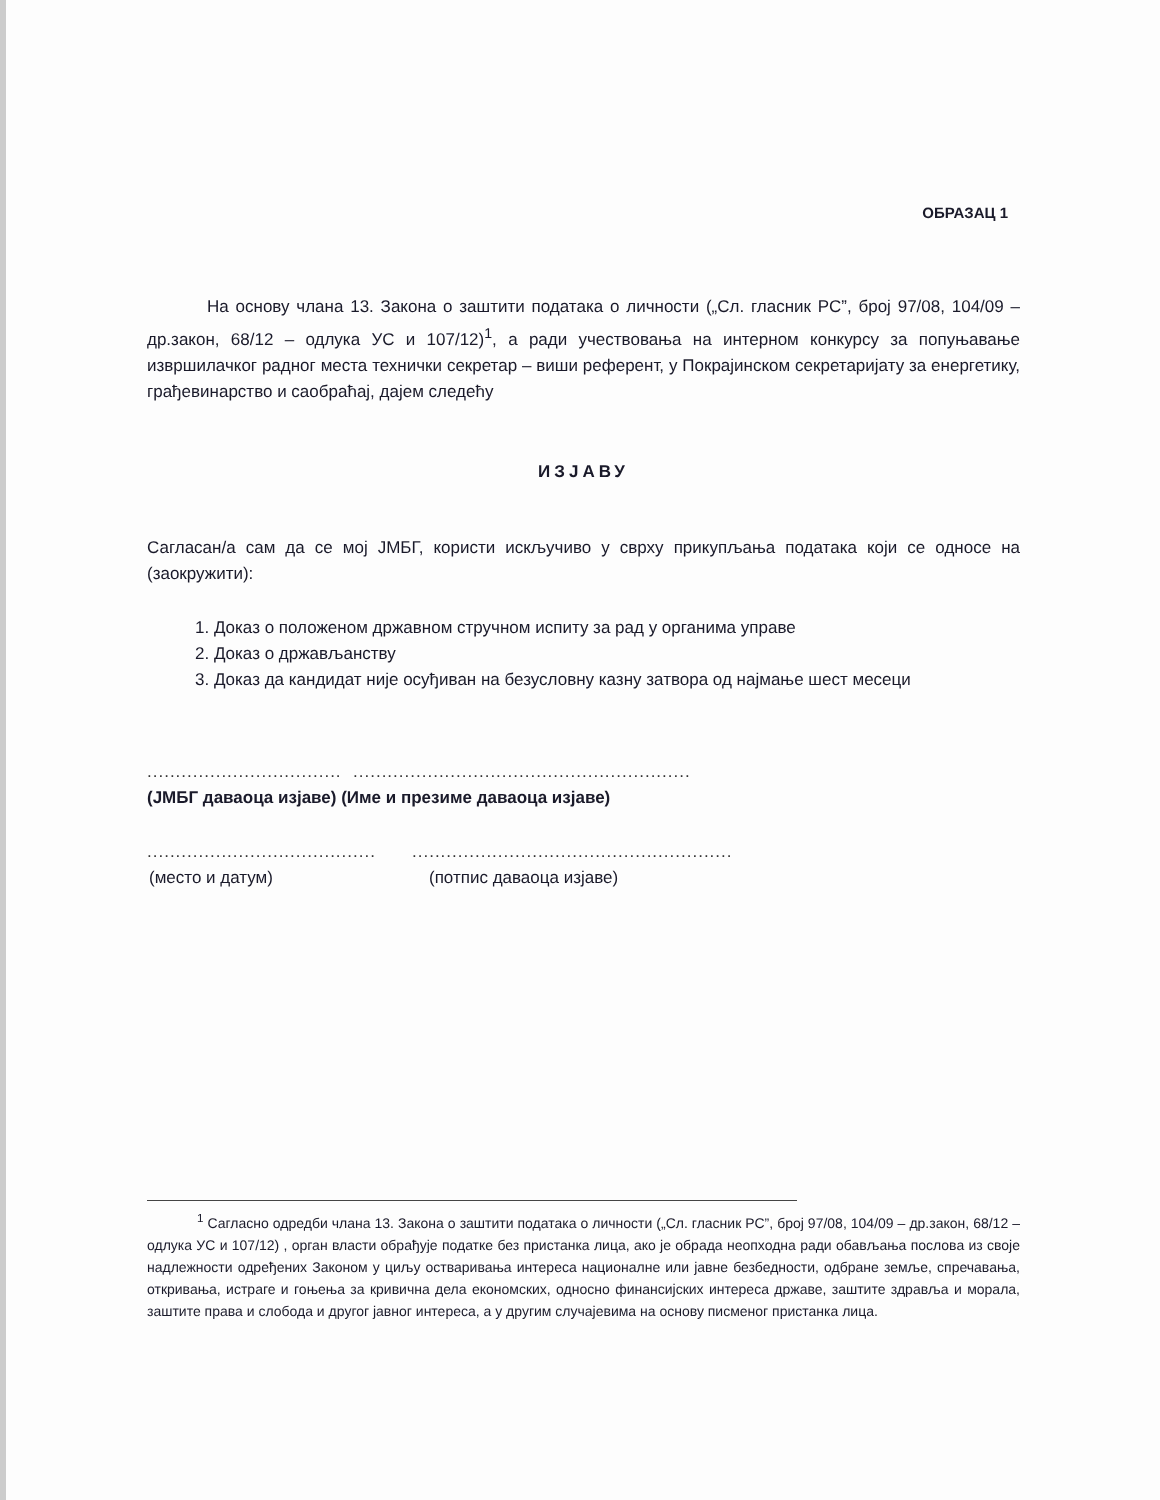ОБРАЗАЦ 1
На основу члана 13. Закона о заштити података о личности („Сл. гласник РС”, број 97/08, 104/09 – др.закон, 68/12 – одлука УС и 107/12)<sup>1</sup>, а ради учествовања на интерном конкурсу за попуњавање извршилачког радног места технички секретар – виши референт, у Покрајинском секретаријату за енергетику, грађевинарство и саобраћај, дајем следећу
ИЗЈАВУ
Сагласан/а сам да се мој ЈМБГ, користи искључиво у сврху прикупљања података који се односе на (заокружити):
1. Доказ о положеном државном стручном испиту за рад у органима управе
2. Доказ о држављанству
3. Доказ да кандидат није осуђиван на безусловну казну затвора од најмање шест месеци
.................................. ...........................................................
(ЈМБГ даваоца изјаве) (Име и презиме даваоца изјаве)
........................................
........................................................
(место и датум) (потпис даваоца изјаве)
<sup>1</sup> Сагласно одредби члана 13. Закона о заштити података о личности („Сл. гласник РС”, број 97/08, 104/09 – др.закон, 68/12 – одлука УС и 107/12) , орган власти обрађује податке без пристанка лица, ако је обрада неопходна ради обављања послова из своје надлежности одређених Законом у циљу остваривања интереса националне или јавне безбедности, одбране земље, спречавања, откривања, истраге и гоњења за кривична дела економских, односно финансијских интереса државе, заштите здравља и морала, заштите права и слобода и другог јавног интереса, а у другим случајевима на основу писменог пристанка лица.